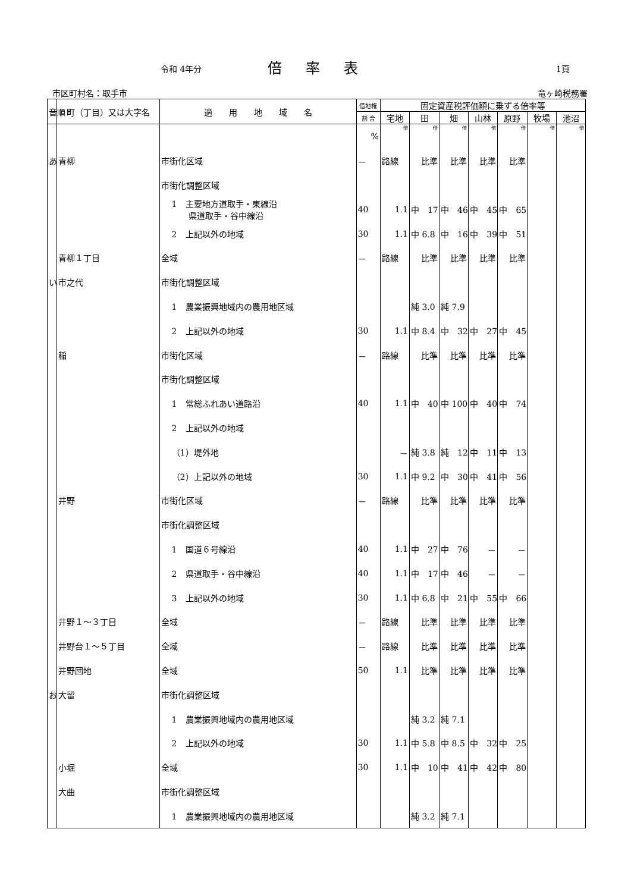令和 4年分 倍率表 1頁
市区町村名：取手市 竜ヶ崎税務署
| 音順 | 町（丁目）又は大字名 | 適 用 地 域 名 | 借地権 | 固定資産税評価額に乗ずる倍率等 | | | | | | |
| --- | --- | --- | --- | --- | --- | --- | --- | --- | --- | --- |
| | | | 割 合 | 宅地 | 田 | 畑 | 山林 | 原野 | 牧場 | 池沼 |
| | | | % | 倍 | 倍 | 倍 | 倍 | 倍 | 倍 | 倍 |
| あ | 青柳 | 市街化区域 | － | 路線 | 比準 | 比準 | 比準 | 比準 | | |
| | | 市街化調整区域 | | | | | | | | |
| | | 1 主要地方道取手・東線沿 県道取手・谷中線沿 | 40 | 1.1 | 中 17 | 中 46 | 中 45 | 中 65 | | |
| | | 2 上記以外の地域 | 30 | 1.1 | 中 6.8 | 中 16 | 中 39 | 中 51 | | |
| | 青柳１丁目 | 全域 | － | 路線 | 比準 | 比準 | 比準 | 比準 | | |
| い | 市之代 | 市街化調整区域 | | | | | | | | |
| | | 1 農業振興地域内の農用地区域 | | | 純 3.0 | 純 7.9 | | | | |
| | | 2 上記以外の地域 | 30 | 1.1 | 中 8.4 | 中 32 | 中 27 | 中 45 | | |
| | 稲 | 市街化区域 | － | 路線 | 比準 | 比準 | 比準 | 比準 | | |
| | | 市街化調整区域 | | | | | | | | |
| | | 1 常総ふれあい道路沿 | 40 | 1.1 | 中 40 | 中 100 | 中 40 | 中 74 | | |
| | | 2 上記以外の地域 | | | | | | | | |
| | | （1）堤外地 | | － | 純 3.8 | 純 12 | 中 11 | 中 13 | | |
| | | （2）上記以外の地域 | 30 | 1.1 | 中 9.2 | 中 30 | 中 41 | 中 56 | | |
| | 井野 | 市街化区域 | － | 路線 | 比準 | 比準 | 比準 | 比準 | | |
| | | 市街化調整区域 | | | | | | | | |
| | | 1 国道６号線沿 | 40 | 1.1 | 中 27 | 中 76 | － | － | | |
| | | 2 県道取手・谷中線沿 | 40 | 1.1 | 中 17 | 中 46 | － | － | | |
| | | 3 上記以外の地域 | 30 | 1.1 | 中 6.8 | 中 21 | 中 55 | 中 66 | | |
| | 井野１～３丁目 | 全域 | － | 路線 | 比準 | 比準 | 比準 | 比準 | | |
| | 井野台１～５丁目 | 全域 | － | 路線 | 比準 | 比準 | 比準 | 比準 | | |
| | 井野団地 | 全域 | 50 | 1.1 | 比準 | 比準 | 比準 | 比準 | | |
| お | 大留 | 市街化調整区域 | | | | | | | | |
| | | 1 農業振興地域内の農用地区域 | | | 純 3.2 | 純 7.1 | | | | |
| | | 2 上記以外の地域 | 30 | 1.1 | 中 5.8 | 中 8.5 | 中 32 | 中 25 | | |
| | 小堀 | 全域 | 30 | 1.1 | 中 10 | 中 41 | 中 42 | 中 80 | | |
| | 大曲 | 市街化調整区域 | | | | | | | | |
| | | 1 農業振興地域内の農用地区域 | | | 純 3.2 | 純 7.1 | | | | |